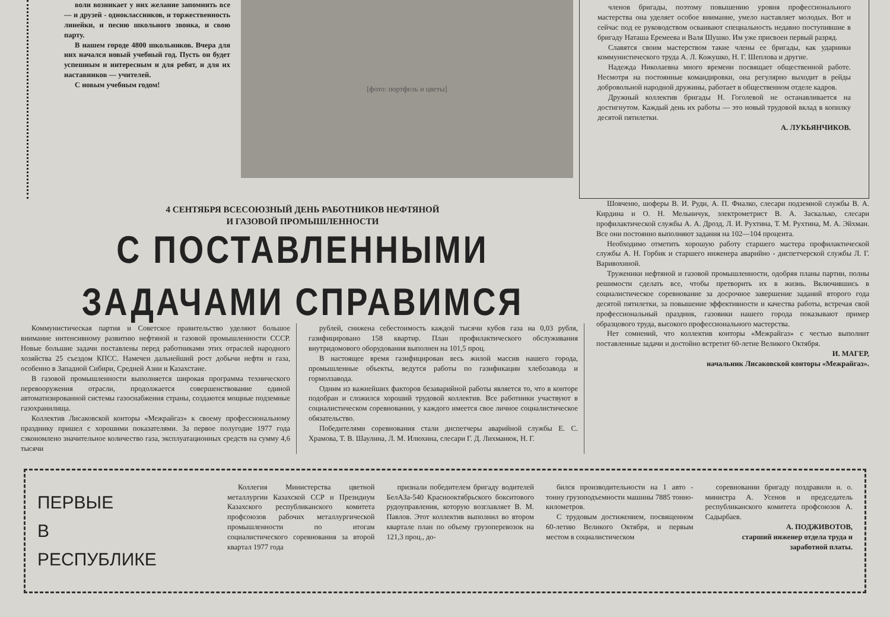воли возникает у них желание запомнить все — и друзей - одноклассников, и торжественность линейки, и песню школьного звонка, и свою парту.
В нашем городе 4800 школьников. Вчера для них начался новый учебный год. Пусть он будет успешным и интересным и для ребят, и для их наставников — учителей.
С новым учебным годом!
[фото: портфель и цветы]
членов бригады, поэтому повышению уровня профессионального мастерства она уделяет особое внимание, умело наставляет молодых. Вот и сейчас под ее руководством осваивают специальность недавно поступившие в бригаду Наташа Еремеева и Валя Шушко. Им уже присвоен первый разряд.
Славятся своим мастерством такие члены ее бригады, как ударники коммунистического труда А. Л. Кожушко, Н. Г. Шеплова и другие.
Надежда Николаевна много времени посвящает общественной работе. Несмотря на постоянные командировки, она регулярно выходит в рейды добровольной народной дружины, работает в общественном отделе кадров.
Дружный коллектив бригады Н. Гоголевой не останавливается на достигнутом. Каждый день их работы — это новый трудовой вклад в копилку десятой пятилетки.
А. ЛУКЬЯНЧИКОВ.
4 СЕНТЯБРЯ ВСЕСОЮЗНЫЙ ДЕНЬ РАБОТНИКОВ НЕФТЯНОЙ
И ГАЗОВОЙ ПРОМЫШЛЕННОСТИ
С ПОСТАВЛЕННЫМИ ЗАДАЧАМИ СПРАВИМСЯ
Коммунистическая партия и Советское правительство уделяют большое внимание интенсивному развитию нефтяной и газовой промышленности СССР. Новые большие задачи поставлены перед работниками этих отраслей народного хозяйства 25 съездом КПСС. Намечен дальнейший рост добычи нефти и газа, особенно в Западной Сибири, Средней Азии и Казахстане.
В газовой промышленности выполняется широкая программа технического перевооружения отрасли, продолжается совершенствование единой автоматизированной системы газоснабжения страны, создаются мощные подземные газохранилища.
Коллектив Лисаковской конторы «Межрайгаз» к своему профессиональному празднику пришел с хорошими показателями. За первое полугодие 1977 года сэкономлено значительное количество газа, эксплуатационных средств на сумму 4,6 тысячи
рублей, снижена себестоимость каждой тысячи кубов газа на 0,03 рубля, газифицировано 158 квартир. План профилактического обслуживания внутридомового оборудования выполнен на 101,5 проц.
В настоящее время газифицирован весь жилой массив нашего города, промышленные объекты, ведутся работы по газификации хлебозавода и гормолзавода.
Одним из важнейших факторов безаварийной работы является то, что в конторе подобран и сложился хороший трудовой коллектив. Все работники участвуют в социалистическом соревновании, у каждого имеется свое личное социалистическое обязательство.
Победителями соревнования стали диспетчеры аварийной службы Е. С. Храмова, Т. В. Шаулина, Л. М. Илюхина, слесари Г. Д. Лихманюк, Н. Г.
Шовченю, шоферы В. И. Руди, А. П. Фиалко, слесари подземной службы В. А. Кирдина и О. Н. Мельничук, электрометрист В. А. Заскалько, слесари профилактической службы А. А. Дрозд, Л. И. Рухтина, Т. М. Рухтина, М. А. Эйхман. Все они постоянно выполняют задания на 102—104 процента.
Необходимо отметить хорошую работу старшего мастера профилактической службы А. Н. Горбик и старшего инженера аварийно - диспетчерской службы Л. Г. Варивохиной.
Труженики нефтяной и газовой промышленности, одобряя планы партии, полны решимости сделать все, чтобы претворить их в жизнь. Включившись в социалистическое соревнование за досрочное завершение заданий второго года десятой пятилетки, за повышение эффективности и качества работы, встречая свой профессиональный праздник, газовики нашего города показывают пример образцового труда, высокого профессионального мастерства.
Нет сомнений, что коллектив конторы «Межрайгаз» с честью выполнит поставленные задачи и достойно встретит 60-летие Великого Октября.
И. МАГЕР,
начальник Лисаковской конторы «Межрайгаз».
ПЕРВЫЕ
В
РЕСПУБЛИКЕ
Коллегия Министерства цветной металлургии Казахской ССР и Президиум Казахского республиканского комитета профсоюзов рабочих металлургической промышленности по итогам социалистического соревнования за второй квартал 1977 года
признали победителем бригаду водителей БелАЗа-540 Краснооктябрьского бокситового рудоуправления, которую возглавляет В. М. Павлов. Этот коллектив выполнил во втором квартале план по объему грузоперевозок на 121,3 проц., до-
бился производительности на 1 авто - тонну грузоподъемности машины 7885 тонно-километров.
С трудовым достижением, посвященном 60-летию Великого Октября, и первым местом в социалистическом
соревновании бригаду поздравили и. о. министра А. Усенов и председатель республиканского комитета профсоюзов А. Садырбаев.
А. ПОДЖИВОТОВ,
старший инженер отдела труда и заработной платы.